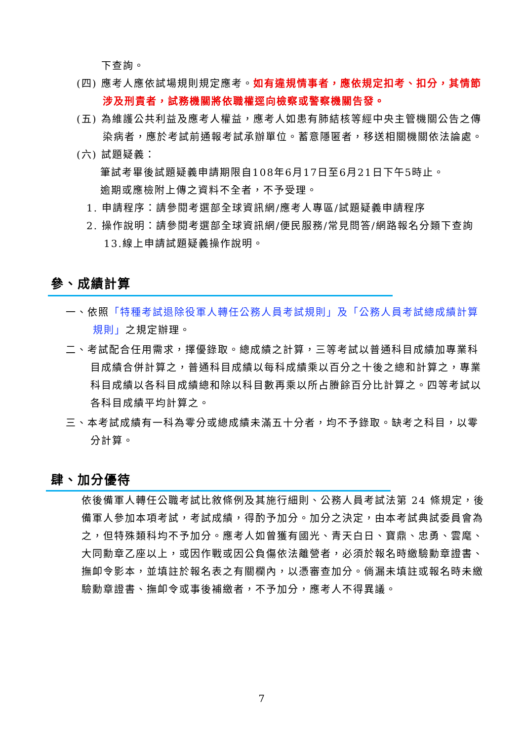下查詢。
(四) 應考人應依試場規則規定應考。如有違規情事者，應依規定扣考、扣分，其情節涉及刑責者，試務機關將依職權逕向檢察或警察機關告發。
(五) 為維護公共利益及應考人權益，應考人如患有肺結核等經中央主管機關公告之傳染病者，應於考試前通報考試承辦單位。蓄意隱匿者，移送相關機關依法論處。
(六) 試題疑義：
筆試考畢後試題疑義申請期限自108年6月17日至6月21日下午5時止。
逾期或應檢附上傳之資料不全者，不予受理。
1. 申請程序：請參閱考選部全球資訊網/應考人專區/試題疑義申請程序
2. 操作說明：請參閱考選部全球資訊網/便民服務/常見問答/網路報名分類下查詢 13.線上申請試題疑義操作說明。
參、成績計算
一、依照「特種考試退除役軍人轉任公務人員考試規則」及「公務人員考試總成績計算規則」之規定辦理。
二、考試配合任用需求，擇優錄取。總成績之計算，三等考試以普通科目成績加專業科目成績合併計算之，普通科目成績以每科成績乘以百分之十後之總和計算之，專業科目成績以各科目成績總和除以科目數再乘以所占賸餘百分比計算之。四等考試以各科目成績平均計算之。
三、本考試成績有一科為零分或總成績未滿五十分者，均不予錄取。缺考之科目，以零分計算。
肆、加分優待
依後備軍人轉任公職考試比敘條例及其施行細則、公務人員考試法第 24 條規定，後備軍人參加本項考試，考試成績，得酌予加分。加分之決定，由本考試典試委員會為之，但特殊類科均不予加分。應考人如曾獲有國光、青天白日、寶鼎、忠勇、雲麾、大同勳章乙座以上，或因作戰或因公負傷依法離營者，必須於報名時繳驗勳章證書、撫卹令影本，並填註於報名表之有關欄內，以憑審查加分。倘漏未填註或報名時未繳驗勳章證書、撫卹令或事後補繳者，不予加分，應考人不得異議。
7